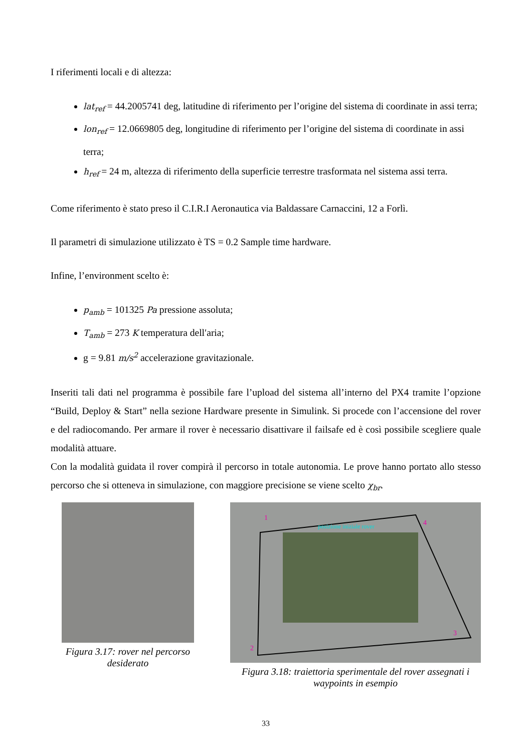I riferimenti locali e di altezza:
lat<sub>ref</sub> = 44.2005741 deg, latitudine di riferimento per l’origine del sistema di coordinate in assi terra;
lon<sub>ref</sub> = 12.0669805 deg, longitudine di riferimento per l’origine del sistema di coordinate in assi terra;
h<sub>ref</sub> = 24 m, altezza di riferimento della superficie terrestre trasformata nel sistema assi terra.
Come riferimento è stato preso il C.I.R.I Aeronautica via Baldassare Carnaccini, 12 a Forlì.
Il parametri di simulazione utilizzato è TS = 0.2 Sample time hardware.
Infine, l’environment scelto è:
p<sub>amb</sub> = 101325 Pa pressione assoluta;
T<sub>amb</sub> = 273 K temperatura dell′aria;
g = 9.81 m/s<sup>2</sup> accelerazione gravitazionale.
Inseriti tali dati nel programma è possibile fare l’upload del sistema all’interno del PX4 tramite l’opzione “Build, Deploy & Start” nella sezione Hardware presente in Simulink. Si procede con l’accensione del rover e del radiocomando. Per armare il rover è necessario disattivare il failsafe ed è così possibile scegliere quale modalità attuare.
Con la modalità guidata il rover compirà il percorso in totale autonomia. Le prove hanno portato allo stesso percorso che si otteneva in simulazione, con maggiore precisione se viene scelto χ<sub>br</sub>.
Figura 3.17: rover nel percorso desiderato
posizione iniziale rover
1
2
3
4
Figura 3.18: traiettoria sperimentale del rover assegnati i waypoints in esempio
33